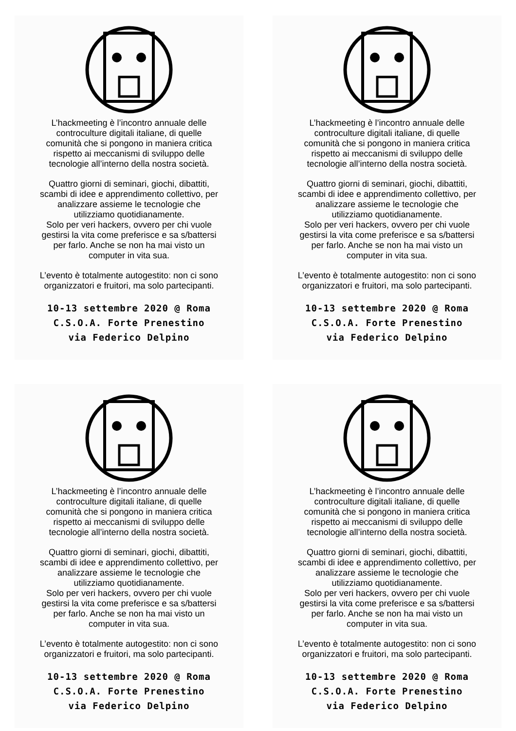L’hackmeeting è l’incontro annuale delle
controculture digitali italiane, di quelle
comunità che si pongono in maniera critica
rispetto ai meccanismi di sviluppo delle
tecnologie all’interno della nostra società.
Quattro giorni di seminari, giochi, dibattiti,
scambi di idee e apprendimento collettivo, per
analizzare assieme le tecnologie che
utilizziamo quotidianamente.
Solo per veri hackers, ovvero per chi vuole
gestirsi la vita come preferisce e sa s/battersi
per farlo. Anche se non ha mai visto un
computer in vita sua.
L’evento è totalmente autogestito: non ci sono
organizzatori e fruitori, ma solo partecipanti.
10-13 settembre 2020 @ Roma
C.S.O.A. Forte Prenestino
via Federico Delpino
L’hackmeeting è l’incontro annuale delle
controculture digitali italiane, di quelle
comunità che si pongono in maniera critica
rispetto ai meccanismi di sviluppo delle
tecnologie all’interno della nostra società.
Quattro giorni di seminari, giochi, dibattiti,
scambi di idee e apprendimento collettivo, per
analizzare assieme le tecnologie che
utilizziamo quotidianamente.
Solo per veri hackers, ovvero per chi vuole
gestirsi la vita come preferisce e sa s/battersi
per farlo. Anche se non ha mai visto un
computer in vita sua.
L’evento è totalmente autogestito: non ci sono
organizzatori e fruitori, ma solo partecipanti.
10-13 settembre 2020 @ Roma
C.S.O.A. Forte Prenestino
via Federico Delpino
L’hackmeeting è l’incontro annuale delle
controculture digitali italiane, di quelle
comunità che si pongono in maniera critica
rispetto ai meccanismi di sviluppo delle
tecnologie all’interno della nostra società.
Quattro giorni di seminari, giochi, dibattiti,
scambi di idee e apprendimento collettivo, per
analizzare assieme le tecnologie che
utilizziamo quotidianamente.
Solo per veri hackers, ovvero per chi vuole
gestirsi la vita come preferisce e sa s/battersi
per farlo. Anche se non ha mai visto un
computer in vita sua.
L’evento è totalmente autogestito: non ci sono
organizzatori e fruitori, ma solo partecipanti.
10-13 settembre 2020 @ Roma
C.S.O.A. Forte Prenestino
via Federico Delpino
L’hackmeeting è l’incontro annuale delle
controculture digitali italiane, di quelle
comunità che si pongono in maniera critica
rispetto ai meccanismi di sviluppo delle
tecnologie all’interno della nostra società.
Quattro giorni di seminari, giochi, dibattiti,
scambi di idee e apprendimento collettivo, per
analizzare assieme le tecnologie che
utilizziamo quotidianamente.
Solo per veri hackers, ovvero per chi vuole
gestirsi la vita come preferisce e sa s/battersi
per farlo. Anche se non ha mai visto un
computer in vita sua.
L’evento è totalmente autogestito: non ci sono
organizzatori e fruitori, ma solo partecipanti.
10-13 settembre 2020 @ Roma
C.S.O.A. Forte Prenestino
via Federico Delpino